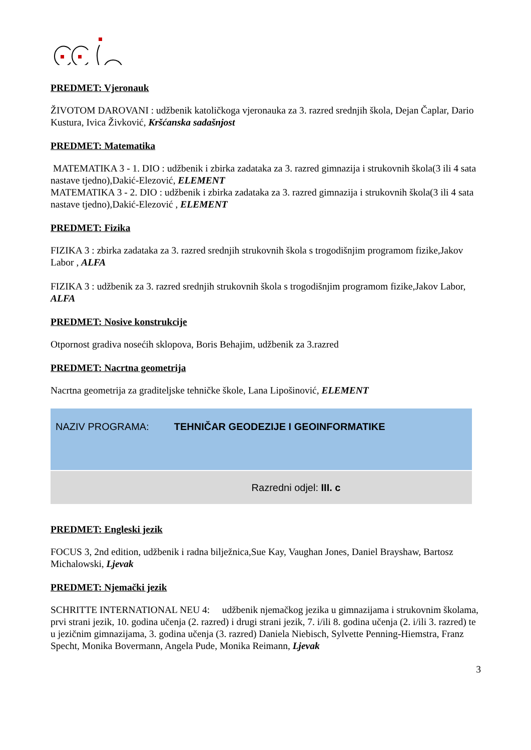PREDMET: Vjeronauk
ŽIVOTOM DAROVANI : udžbenik katoličkoga vjeronauka za 3. razred srednjih škola, Dejan Čaplar, Dario Kustura, Ivica Živković, Kršćanska sadašnjost
PREDMET: Matematika
MATEMATIKA 3 - 1. DIO : udžbenik i zbirka zadataka za 3. razred gimnazija i strukovnih škola(3 ili 4 sata nastave tjedno),Dakić-Elezović, ELEMENT
MATEMATIKA 3 - 2. DIO : udžbenik i zbirka zadataka za 3. razred gimnazija i strukovnih škola(3 ili 4 sata nastave tjedno),Dakić-Elezović , ELEMENT
PREDMET: Fizika
FIZIKA 3 : zbirka zadataka za 3. razred srednjih strukovnih škola s trogodišnjim programom fizike,Jakov Labor , ALFA
FIZIKA 3 : udžbenik za 3. razred srednjih strukovnih škola s trogodišnjim programom fizike,Jakov Labor, ALFA
PREDMET: Nosive konstrukcije
Otpornost gradiva nosećih sklopova, Boris Behajim, udžbenik za 3.razred
PREDMET: Nacrtna geometrija
Nacrtna geometrija za graditeljske tehničke škole, Lana Lipošinović, ELEMENT
| NAZIV PROGRAMA: TEHNIČAR GEODEZIJE I GEOINFORMATIKE |
| Razredni odjel: III. c |
PREDMET: Engleski jezik
FOCUS 3, 2nd edition, udžbenik i radna bilježnica,Sue Kay, Vaughan Jones, Daniel Brayshaw, Bartosz Michalowski, Ljevak
PREDMET: Njemački jezik
SCHRITTE INTERNATIONAL NEU 4: udžbenik njemačkog jezika u gimnazijama i strukovnim školama, prvi strani jezik, 10. godina učenja (2. razred) i drugi strani jezik, 7. i/ili 8. godina učenja (2. i/ili 3. razred) te u jezičnim gimnazijama, 3. godina učenja (3. razred) Daniela Niebisch, Sylvette Penning-Hiemstra, Franz Specht, Monika Bovermann, Angela Pude, Monika Reimann, Ljevak
3